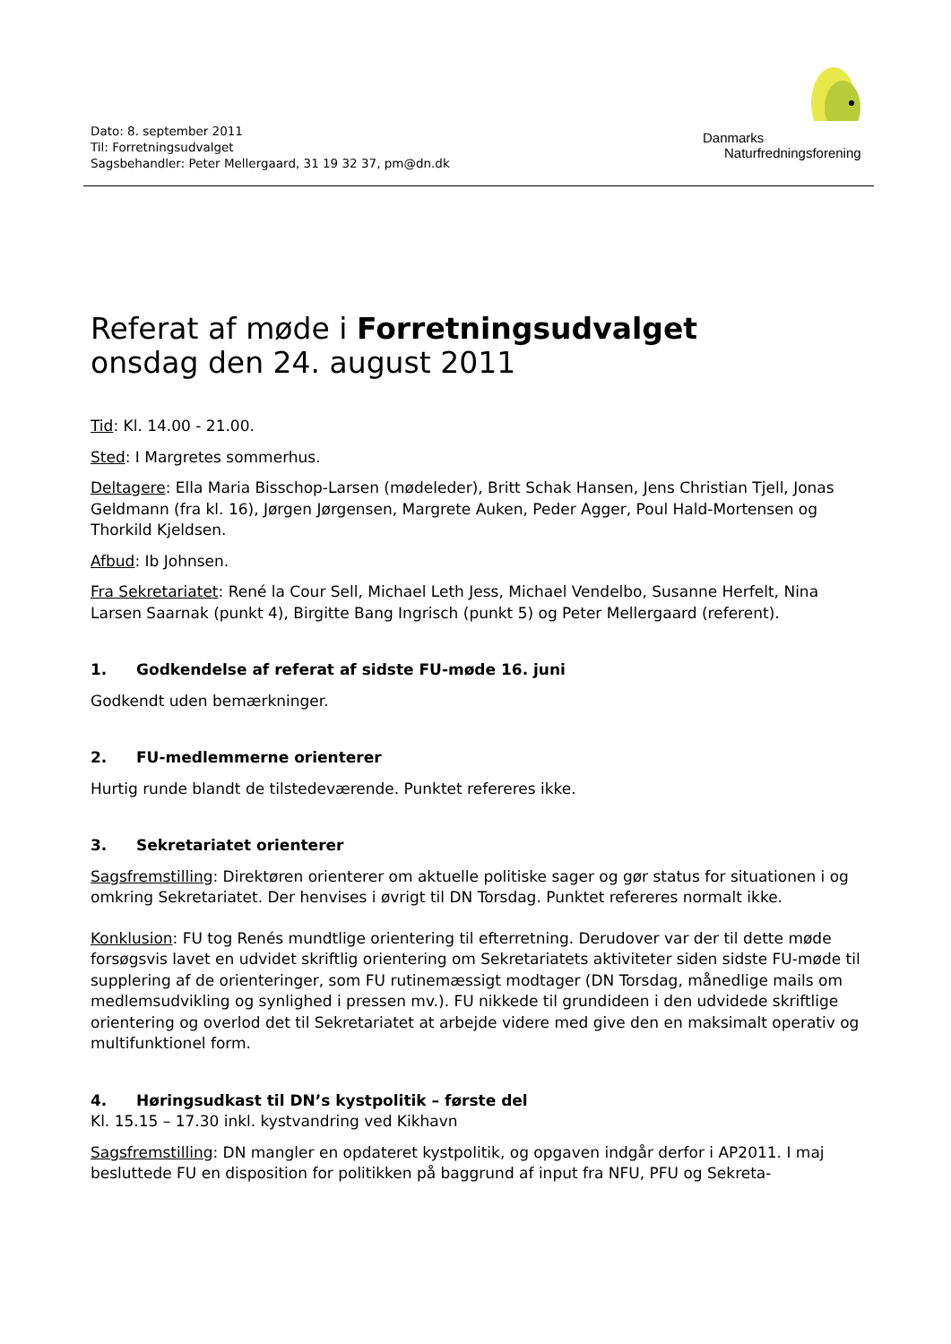Dato: 8. september 2011
Til: Forretningsudvalget
Sagsbehandler: Peter Mellergaard, 31 19 32 37, pm@dn.dk
Danmarks
Naturfredningsforening
Referat af møde i Forretningsudvalget
onsdag den 24. august 2011
Tid: Kl. 14.00 - 21.00.
Sted: I Margretes sommerhus.
Deltagere: Ella Maria Bisschop-Larsen (mødeleder), Britt Schak Hansen, Jens Christian Tjell, Jonas Geldmann (fra kl. 16), Jørgen Jørgensen, Margrete Auken, Peder Agger, Poul Hald-Mortensen og Thorkild Kjeldsen.
Afbud: Ib Johnsen.
Fra Sekretariatet: René la Cour Sell, Michael Leth Jess, Michael Vendelbo, Susanne Herfelt, Nina Larsen Saarnak (punkt 4), Birgitte Bang Ingrisch (punkt 5) og Peter Mellergaard (referent).
1. Godkendelse af referat af sidste FU-møde 16. juni
Godkendt uden bemærkninger.
2. FU-medlemmerne orienterer
Hurtig runde blandt de tilstedeværende. Punktet refereres ikke.
3. Sekretariatet orienterer
Sagsfremstilling: Direktøren orienterer om aktuelle politiske sager og gør status for situationen i og omkring Sekretariatet. Der henvises i øvrigt til DN Torsdag. Punktet refereres normalt ikke.
Konklusion: FU tog Renés mundtlige orientering til efterretning. Derudover var der til dette møde forsøgsvis lavet en udvidet skriftlig orientering om Sekretariatets aktiviteter siden sidste FU-møde til supplering af de orienteringer, som FU rutinemæssigt modtager (DN Torsdag, månedlige mails om medlemsudvikling og synlighed i pressen mv.). FU nikkede til grundideen i den udvidede skriftlige orientering og overlod det til Sekretariatet at arbejde videre med give den en maksimalt operativ og multifunktionel form.
4. Høringsudkast til DN’s kystpolitik – første del
Kl. 15.15 – 17.30 inkl. kystvandring ved Kikhavn
Sagsfremstilling: DN mangler en opdateret kystpolitik, og opgaven indgår derfor i AP2011. I maj besluttede FU en disposition for politikken på baggrund af input fra NFU, PFU og Sekreta-